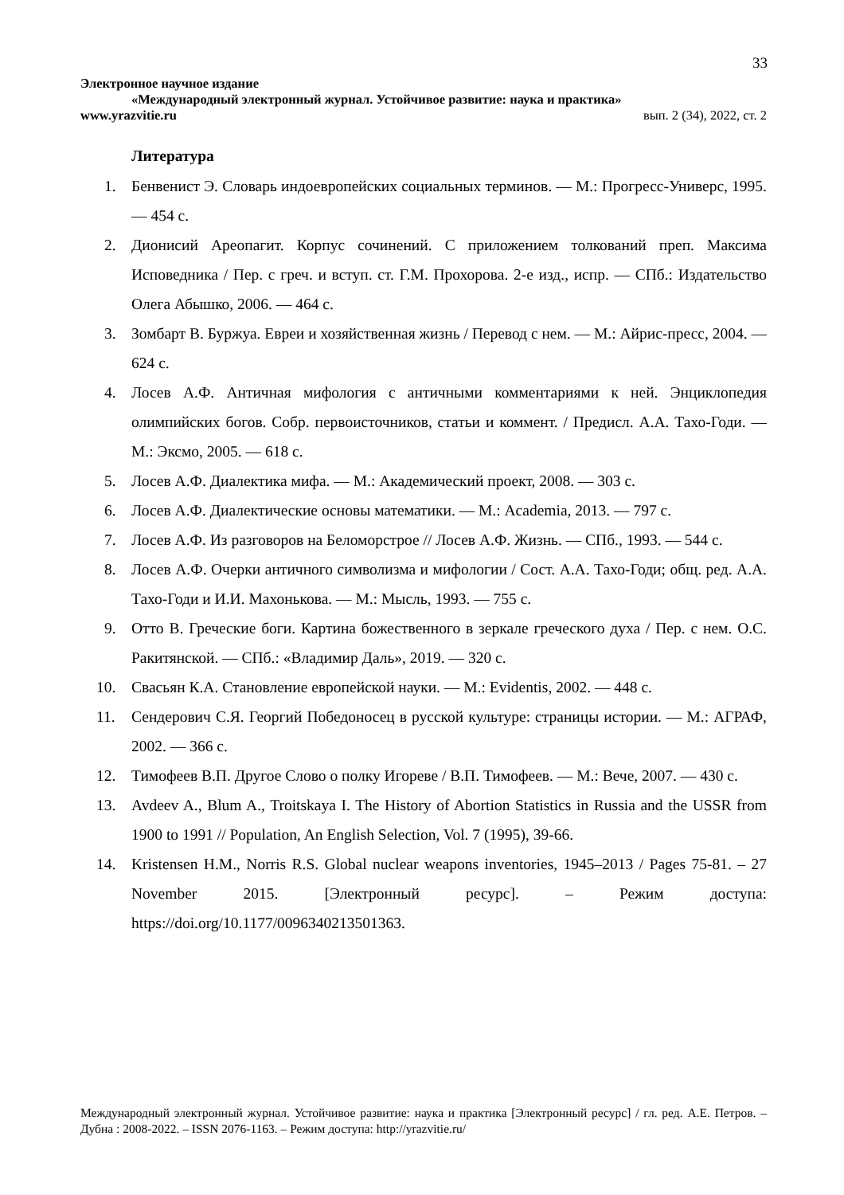33
Электронное научное издание
«Международный электронный журнал. Устойчивое развитие: наука и практика»
www.yrazvitie.ru вып. 2 (34), 2022, ст. 2
Литература
1. Бенвенист Э. Словарь индоевропейских социальных терминов. — М.: Прогресс-Универс, 1995. — 454 с.
2. Дионисий Ареопагит. Корпус сочинений. С приложением толкований преп. Максима Исповедника / Пер. с греч. и вступ. ст. Г.М. Прохорова. 2-е изд., испр. — СПб.: Издательство Олега Абышко, 2006. — 464 с.
3. Зомбарт В. Буржуа. Евреи и хозяйственная жизнь / Перевод с нем. — М.: Айрис-пресс, 2004. — 624 с.
4. Лосев А.Ф. Античная мифология с античными комментариями к ней. Энциклопедия олимпийских богов. Собр. первоисточников, статьи и коммент. / Предисл. А.А. Тахо-Годи. — М.: Эксмо, 2005. — 618 с.
5. Лосев А.Ф. Диалектика мифа. — М.: Академический проект, 2008. — 303 с.
6. Лосев А.Ф. Диалектические основы математики. — М.: Academia, 2013. — 797 с.
7. Лосев А.Ф. Из разговоров на Беломорстрое // Лосев А.Ф. Жизнь. — СПб., 1993. — 544 с.
8. Лосев А.Ф. Очерки античного символизма и мифологии / Сост. А.А. Тахо-Годи; общ. ред. А.А. Тахо-Годи и И.И. Махонькова. — М.: Мысль, 1993. — 755 с.
9. Отто В. Греческие боги. Картина божественного в зеркале греческого духа / Пер. с нем. О.С. Ракитянской. — СПб.: «Владимир Даль», 2019. — 320 с.
10. Свасьян К.А. Становление европейской науки. — М.: Evidentis, 2002. — 448 с.
11. Сендерович С.Я. Георгий Победоносец в русской культуре: страницы истории. — М.: АГРАФ, 2002. — 366 с.
12. Тимофеев В.П. Другое Слово о полку Игореве / В.П. Тимофеев. — М.: Вече, 2007. — 430 с.
13. Avdeev A., Blum A., Troitskaya I. The History of Abortion Statistics in Russia and the USSR from 1900 to 1991 // Population, An English Selection, Vol. 7 (1995), 39-66.
14. Kristensen H.M., Norris R.S. Global nuclear weapons inventories, 1945–2013 / Pages 75-81. – 27 November 2015. [Электронный ресурс]. – Режим доступа: https://doi.org/10.1177/0096340213501363.
Международный электронный журнал. Устойчивое развитие: наука и практика [Электронный ресурс] / гл. ред. А.Е. Петров. – Дубна : 2008-2022. – ISSN 2076-1163. – Режим доступа: http://yrazvitie.ru/